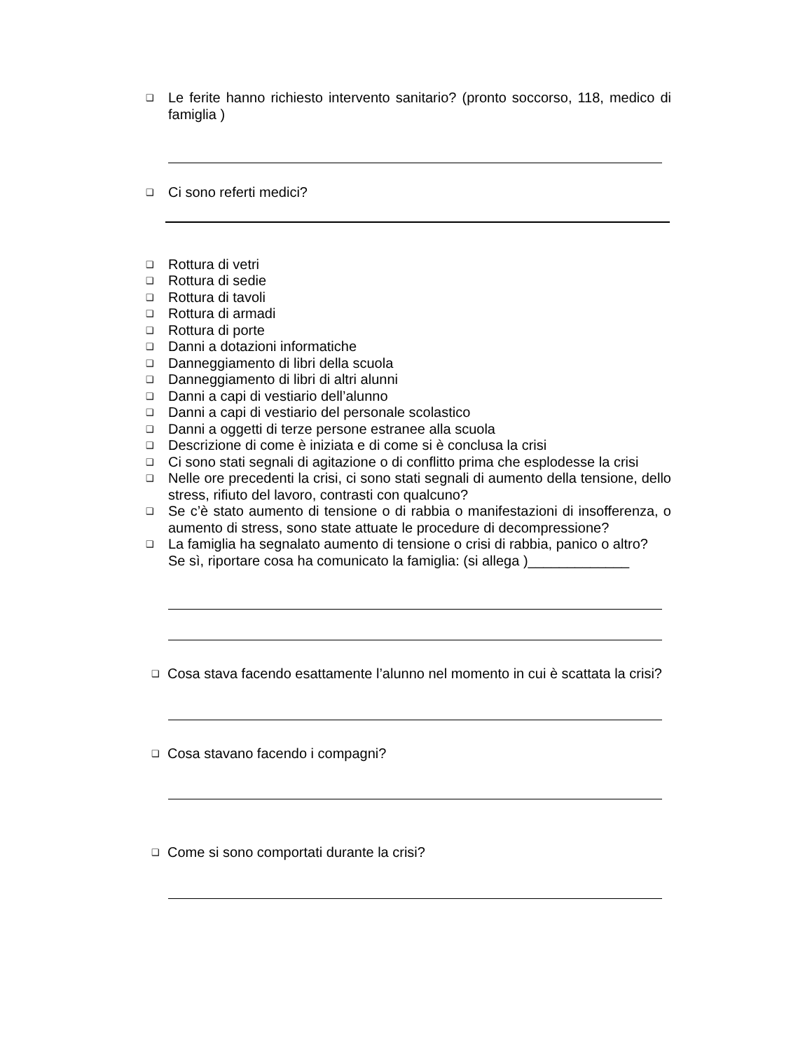❑ Le ferite hanno richiesto intervento sanitario? (pronto soccorso, 118, medico di famiglia )
❑ Ci sono referti medici?
❑ Rottura di vetri
❑ Rottura di sedie
❑ Rottura di tavoli
❑ Rottura di armadi
❑ Rottura di porte
❑ Danni a dotazioni informatiche
❑ Danneggiamento di libri della scuola
❑ Danneggiamento di libri di altri alunni
❑ Danni a capi di vestiario dell’alunno
❑ Danni a capi di vestiario del personale scolastico
❑ Danni a oggetti di terze persone estranee alla scuola
❑ Descrizione di come è iniziata e di come si è conclusa la crisi
❑ Ci sono stati segnali di agitazione o di conflitto prima che esplodesse la crisi
❑ Nelle ore precedenti la crisi, ci sono stati segnali di aumento della tensione, dello stress, rifiuto del lavoro, contrasti con qualcuno?
❑ Se c’è stato aumento di tensione o di rabbia o manifestazioni di insofferenza, o aumento di stress, sono state attuate le procedure di decompressione?
❑ La famiglia ha segnalato aumento di tensione o crisi di rabbia, panico o altro?
Se sì, riportare cosa ha comunicato la famiglia: (si allega )_____________
❑ Cosa stava facendo esattamente l’alunno nel momento in cui è scattata la crisi?
❑ Cosa stavano facendo i compagni?
❑ Come si sono comportati durante la crisi?